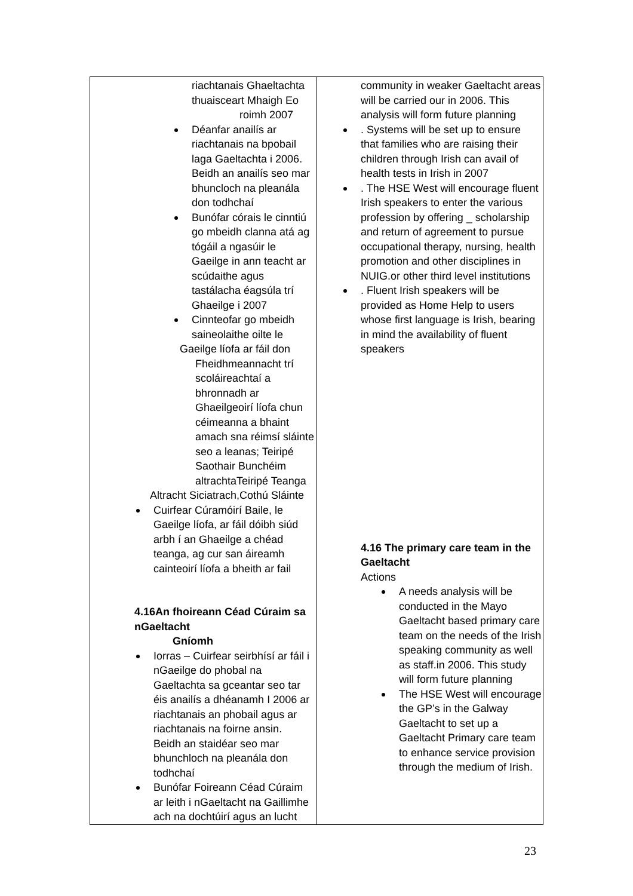| riachtanais Ghaeltachta thuaisceart Mhaigh Eo roimh 2007 Déanfar anailís ar riachtanais na bpobail laga Gaeltachta i 2006. Beidh an anailís seo mar bhuncloch na pleanála don todhchaí Bunófar córais le cinntiú go mbeidh clanna atá ag tógáil a ngasúir le Gaeilge in ann teacht ar scúdaithe agus tastálacha éagsúla trí Ghaeilge i 2007 Cinnteofar go mbeidh saineolaithe oilte le Gaeilge líofa ar fáil don Fheidhmeannacht trí scoláireachtaí a bhronnadh ar Ghaeilgeoirí líofa chun céimeanna a bhaint amach sna réimsí sláinte seo a leanas; Teiripé Saothair Bunchéim altrachtaTeiripé Teanga Altracht Siciatrach,Cothú Sláinte Cuirfear Cúramóirí Baile, le Gaeilge líofa, ar fáil dóibh siúd arbh í an Ghaeilge a chéad teanga, ag cur san áireamh cainteoirí líofa a bheith ar fail 4.16An fhoireann Céad Cúraim sa nGaeltacht Gníomh Iorras – Cuirfear seirbhísí ar fáil i nGaeilge do phobal na Gaeltachta sa gceantar seo tar éis anailís a dhéanamh I 2006 ar riachtanais an phobail agus ar riachtanais na foirne ansin. Beidh an staidéar seo mar bhunchloch na pleanála don todhchaí Bunófar Foireann Céad Cúraim ar leith i nGaeltacht na Gaillimhe ach na dochtúirí agus an lucht | community in weaker Gaeltacht areas will be carried our in 2006. This analysis will form future planning . Systems will be set up to ensure that families who are raising their children through Irish can avail of health tests in Irish in 2007 . The HSE West will encourage fluent Irish speakers to enter the various profession by offering _ scholarship and return of agreement to pursue occupational therapy, nursing, health promotion and other disciplines in NUIG.or other third level institutions . Fluent Irish speakers will be provided as Home Help to users whose first language is Irish, bearing in mind the availability of fluent speakers 4.16 The primary care team in the Gaeltacht Actions A needs analysis will be conducted in the Mayo Gaeltacht based primary care team on the needs of the Irish speaking community as well as staff.in 2006. This study will form future planning The HSE West will encourage the GP’s in the Galway Gaeltacht to set up a Gaeltacht Primary care team to enhance service provision through the medium of Irish. |
23